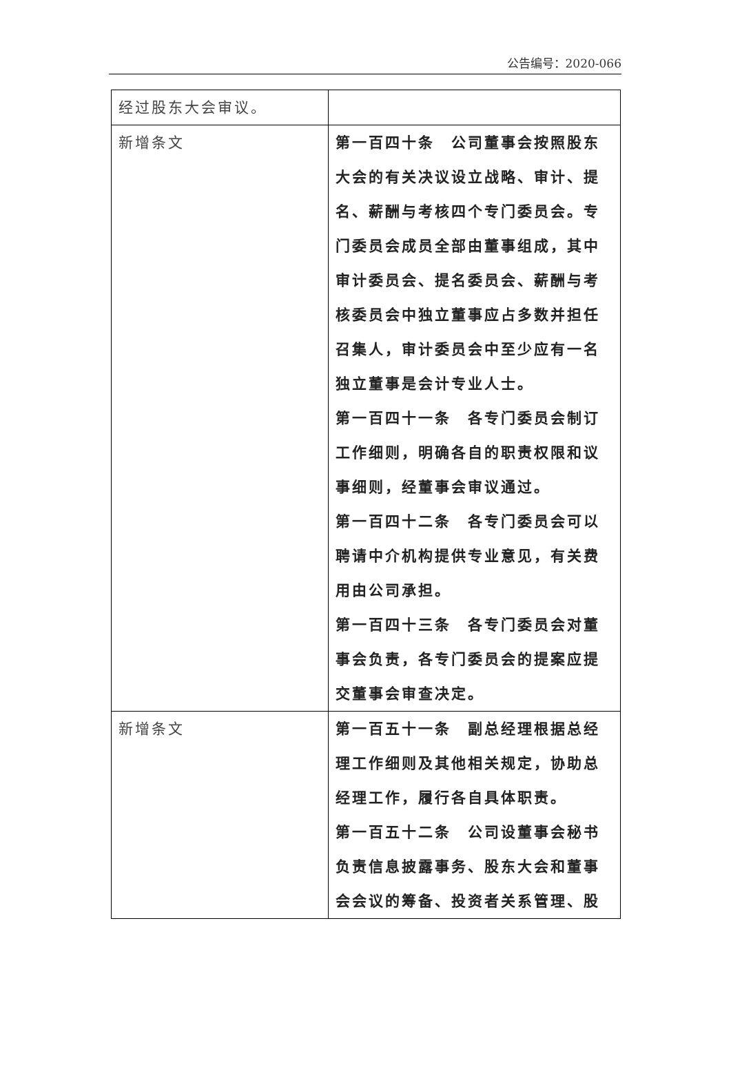公告编号：2020-066
| 经过股东大会审议。 | |
| 新增条文 | 第一百四十条 公司董事会按照股东大会的有关决议设立战略、审计、提名、薪酬与考核四个专门委员会。专门委员会成员全部由董事组成，其中审计委员会、提名委员会、薪酬与考核委员会中独立董事应占多数并担任召集人，审计委员会中至少应有一名独立董事是会计专业人士。 第一百四十一条 各专门委员会制订工作细则，明确各自的职责权限和议事细则，经董事会审议通过。 第一百四十二条 各专门委员会可以聘请中介机构提供专业意见，有关费用由公司承担。 第一百四十三条 各专门委员会对董事会负责，各专门委员会的提案应提交董事会审查决定。 |
| 新增条文 | 第一百五十一条 副总经理根据总经理工作细则及其他相关规定，协助总经理工作，履行各自具体职责。 第一百五十二条 公司设董事会秘书负责信息披露事务、股东大会和董事会会议的筹备、投资者关系管理、股 |